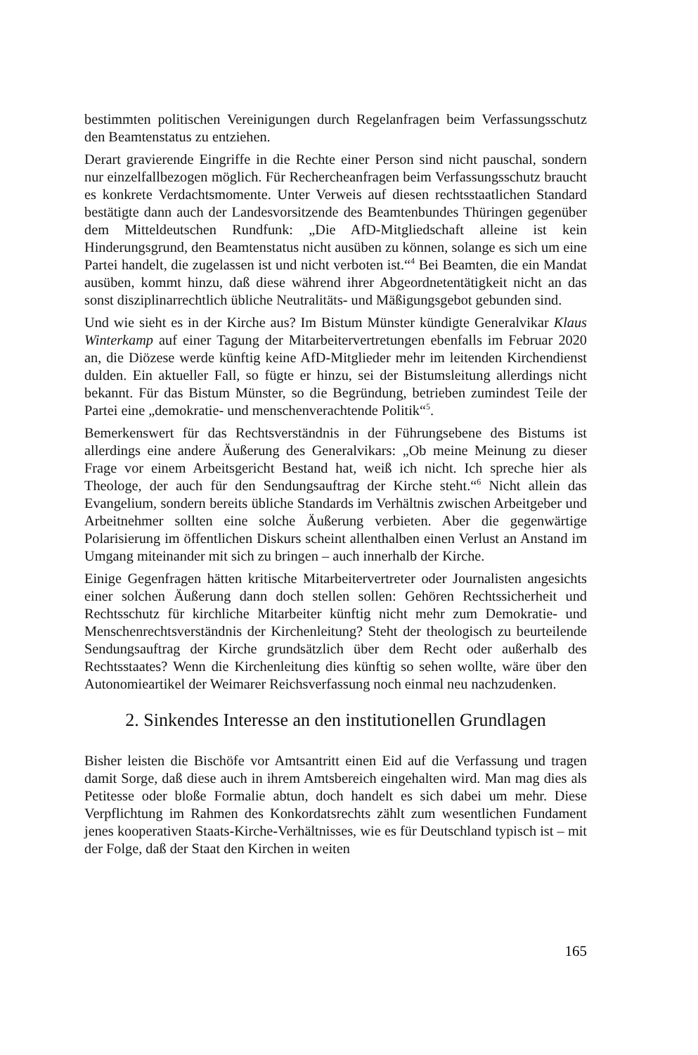bestimmten politischen Vereinigungen durch Regelanfragen beim Verfassungs­schutz den Beamtenstatus zu entziehen.
Derart gravierende Eingriffe in die Rechte einer Person sind nicht pauschal, sondern nur einzelfallbezogen möglich. Für Rechercheanfragen beim Verfas­sungsschutz braucht es konkrete Verdachtsmomente. Unter Verweis auf diesen rechtsstaatlichen Standard bestätigte dann auch der Landesvorsitzende des Be­amtenbundes Thüringen gegenüber dem Mitteldeutschen Rundfunk: „Die AfD-Mitgliedschaft alleine ist kein Hinderungsgrund, den Beamtenstatus nicht ausü­ben zu können, solange es sich um eine Partei handelt, die zugelassen ist und nicht verboten ist.“<sup>4</sup> Bei Beamten, die ein Mandat ausüben, kommt hinzu, daß diese während ihrer Abgeordnetentätigkeit nicht an das sonst disziplinarrechtlich übliche Neutralitäts- und Mäßigungsgebot gebunden sind.
Und wie sieht es in der Kirche aus? Im Bistum Münster kündigte Generalvikar Klaus Winterkamp auf einer Tagung der Mitarbeitervertretungen ebenfalls im Februar 2020 an, die Diözese werde künftig keine AfD-Mitglieder mehr im lei­tenden Kirchendienst dulden. Ein aktueller Fall, so fügte er hinzu, sei der Bi­stumsleitung allerdings nicht bekannt. Für das Bistum Münster, so die Begrün­dung, betrieben zumindest Teile der Partei eine „demokratie- und menschenver­achtende Politik“<sup>5</sup>.
Bemerkenswert für das Rechtsverständnis in der Führungsebene des Bistums ist allerdings eine andere Äußerung des Generalvikars: „Ob meine Meinung zu dieser Frage vor einem Arbeitsgericht Bestand hat, weiß ich nicht. Ich spreche hier als Theologe, der auch für den Sendungsauftrag der Kirche steht.“<sup>6</sup> Nicht allein das Evangelium, sondern bereits übliche Standards im Verhältnis zwischen Arbeitgeber und Arbeitnehmer sollten eine solche Äußerung verbieten. Aber die gegenwärtige Polarisierung im öffentlichen Diskurs scheint allenthalben einen Verlust an Anstand im Umgang miteinander mit sich zu bringen – auch inner­halb der Kirche.
Einige Gegenfragen hätten kritische Mitarbeitervertreter oder Journalisten ange­sichts einer solchen Äußerung dann doch stellen sollen: Gehören Rechtssicher­heit und Rechtsschutz für kirchliche Mitarbeiter künftig nicht mehr zum Demo­kratie- und Menschenrechtsverständnis der Kirchenleitung? Steht der theologisch zu beurteilende Sendungsauftrag der Kirche grundsätzlich über dem Recht oder außerhalb des Rechtsstaates? Wenn die Kirchenleitung dies künftig so sehen wollte, wäre über den Autonomieartikel der Weimarer Reichsverfassung noch einmal neu nachzudenken.
2. Sinkendes Interesse an den institutionellen Grundlagen
Bisher leisten die Bischöfe vor Amtsantritt einen Eid auf die Verfassung und tragen damit Sorge, daß diese auch in ihrem Amtsbereich eingehalten wird. Man mag dies als Petitesse oder bloße Formalie abtun, doch handelt es sich dabei um mehr. Diese Verpflichtung im Rahmen des Konkordatsrechts zählt zum wesent­lichen Fundament jenes kooperativen Staats-Kirche-Verhältnisses, wie es für Deutschland typisch ist – mit der Folge, daß der Staat den Kirchen in weiten
165